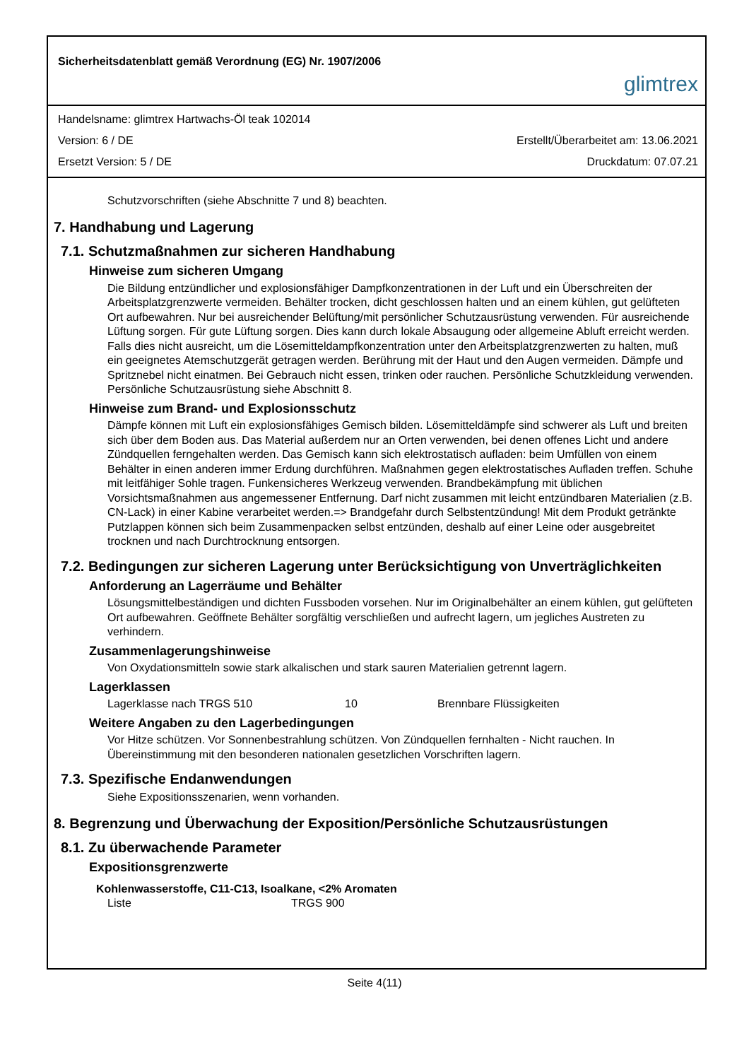Sicherheitsdatenblatt gemäß Verordnung (EG) Nr. 1907/2006
glimtrex
Handelsname: glimtrex Hartwachs-Öl teak 102014
Version: 6 / DE Erstellt/Überarbeitet am: 13.06.2021
Ersetzt Version: 5 / DE Druckdatum: 07.07.21
Schutzvorschriften (siehe Abschnitte 7 und 8) beachten.
7. Handhabung und Lagerung
7.1. Schutzmaßnahmen zur sicheren Handhabung
Hinweise zum sicheren Umgang
Die Bildung entzündlicher und explosionsfähiger Dampfkonzentrationen in der Luft und ein Überschreiten der Arbeitsplatzgrenzwerte vermeiden. Behälter trocken, dicht geschlossen halten und an einem kühlen, gut gelüfteten Ort aufbewahren. Nur bei ausreichender Belüftung/mit persönlicher Schutzausrüstung verwenden. Für ausreichende Lüftung sorgen. Für gute Lüftung sorgen. Dies kann durch lokale Absaugung oder allgemeine Abluft erreicht werden. Falls dies nicht ausreicht, um die Lösemitteldampfkonzentration unter den Arbeitsplatzgrenzwerten zu halten, muß ein geeignetes Atemschutzgerät getragen werden. Berührung mit der Haut und den Augen vermeiden. Dämpfe und Spritznebel nicht einatmen. Bei Gebrauch nicht essen, trinken oder rauchen. Persönliche Schutzkleidung verwenden. Persönliche Schutzausrüstung siehe Abschnitt 8.
Hinweise zum Brand- und Explosionsschutz
Dämpfe können mit Luft ein explosionsfähiges Gemisch bilden. Lösemitteldämpfe sind schwerer als Luft und breiten sich über dem Boden aus. Das Material außerdem nur an Orten verwenden, bei denen offenes Licht und andere Zündquellen ferngehalten werden. Das Gemisch kann sich elektrostatisch aufladen: beim Umfüllen von einem Behälter in einen anderen immer Erdung durchführen. Maßnahmen gegen elektrostatisches Aufladen treffen. Schuhe mit leitfähiger Sohle tragen. Funkensicheres Werkzeug verwenden. Brandbekämpfung mit üblichen Vorsichtsmaßnahmen aus angemessener Entfernung. Darf nicht zusammen mit leicht entzündbaren Materialien (z.B. CN-Lack) in einer Kabine verarbeitet werden.=> Brandgefahr durch Selbstentzündung! Mit dem Produkt getränkte Putzlappen können sich beim Zusammenpacken selbst entzünden, deshalb auf einer Leine oder ausgebreitet trocknen und nach Durchtrocknung entsorgen.
7.2. Bedingungen zur sicheren Lagerung unter Berücksichtigung von Unverträglichkeiten
Anforderung an Lagerräume und Behälter
Lösungsmittelbeständigen und dichten Fussboden vorsehen. Nur im Originalbehälter an einem kühlen, gut gelüfteten Ort aufbewahren. Geöffnete Behälter sorgfältig verschließen und aufrecht lagern, um jegliches Austreten zu verhindern.
Zusammenlagerungshinweise
Von Oxydationsmitteln sowie stark alkalischen und stark sauren Materialien getrennt lagern.
Lagerklassen
| Lagerklasse nach TRGS 510 | 10 | Brennbare Flüssigkeiten |
Weitere Angaben zu den Lagerbedingungen
Vor Hitze schützen. Vor Sonnenbestrahlung schützen. Von Zündquellen fernhalten - Nicht rauchen. In Übereinstimmung mit den besonderen nationalen gesetzlichen Vorschriften lagern.
7.3. Spezifische Endanwendungen
Siehe Expositionsszenarien, wenn vorhanden.
8. Begrenzung und Überwachung der Exposition/Persönliche Schutzausrüstungen
8.1. Zu überwachende Parameter
Expositionsgrenzwerte
Kohlenwasserstoffe, C11-C13, Isoalkane, <2% Aromaten
| Liste | TRGS 900 |
Seite 4(11)